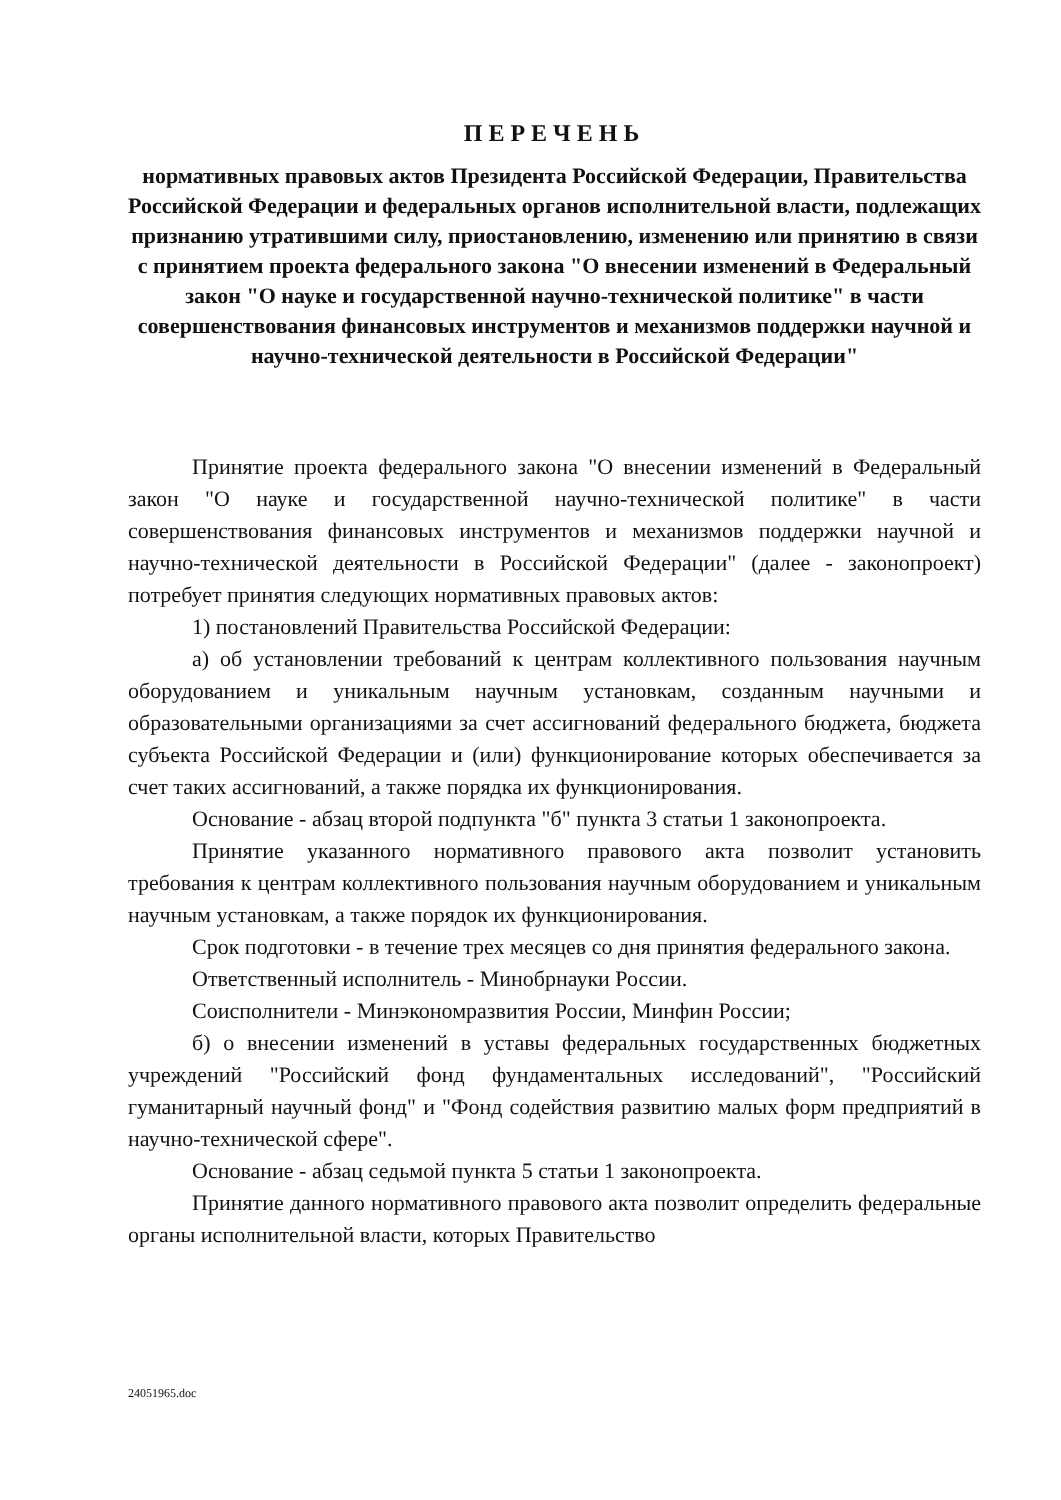ПЕРЕЧЕНЬ
нормативных правовых актов Президента Российской Федерации, Правительства Российской Федерации и федеральных органов исполнительной власти, подлежащих признанию утратившими силу, приостановлению, изменению или принятию в связи с принятием проекта федерального закона "О внесении изменений в Федеральный закон "О науке и государственной научно-технической политике" в части совершенствования финансовых инструментов и механизмов поддержки научной и научно-технической деятельности в Российской Федерации"
Принятие проекта федерального закона "О внесении изменений в Федеральный закон "О науке и государственной научно-технической политике" в части совершенствования финансовых инструментов и механизмов поддержки научной и научно-технической деятельности в Российской Федерации" (далее - законопроект) потребует принятия следующих нормативных правовых актов:
1) постановлений Правительства Российской Федерации:
а) об установлении требований к центрам коллективного пользования научным оборудованием и уникальным научным установкам, созданным научными и образовательными организациями за счет ассигнований федерального бюджета, бюджета субъекта Российской Федерации и (или) функционирование которых обеспечивается за счет таких ассигнований, а также порядка их функционирования.
Основание - абзац второй подпункта "б" пункта 3 статьи 1 законопроекта.
Принятие указанного нормативного правового акта позволит установить требования к центрам коллективного пользования научным оборудованием и уникальным научным установкам, а также порядок их функционирования.
Срок подготовки - в течение трех месяцев со дня принятия федерального закона.
Ответственный исполнитель - Минобрнауки России.
Соисполнители - Минэкономразвития России, Минфин России;
б) о внесении изменений в уставы федеральных государственных бюджетных учреждений "Российский фонд фундаментальных исследований", "Российский гуманитарный научный фонд" и "Фонд содействия развитию малых форм предприятий в научно-технической сфере".
Основание - абзац седьмой пункта 5 статьи 1 законопроекта.
Принятие данного нормативного правового акта позволит определить федеральные органы исполнительной власти, которых Правительство
24051965.doc